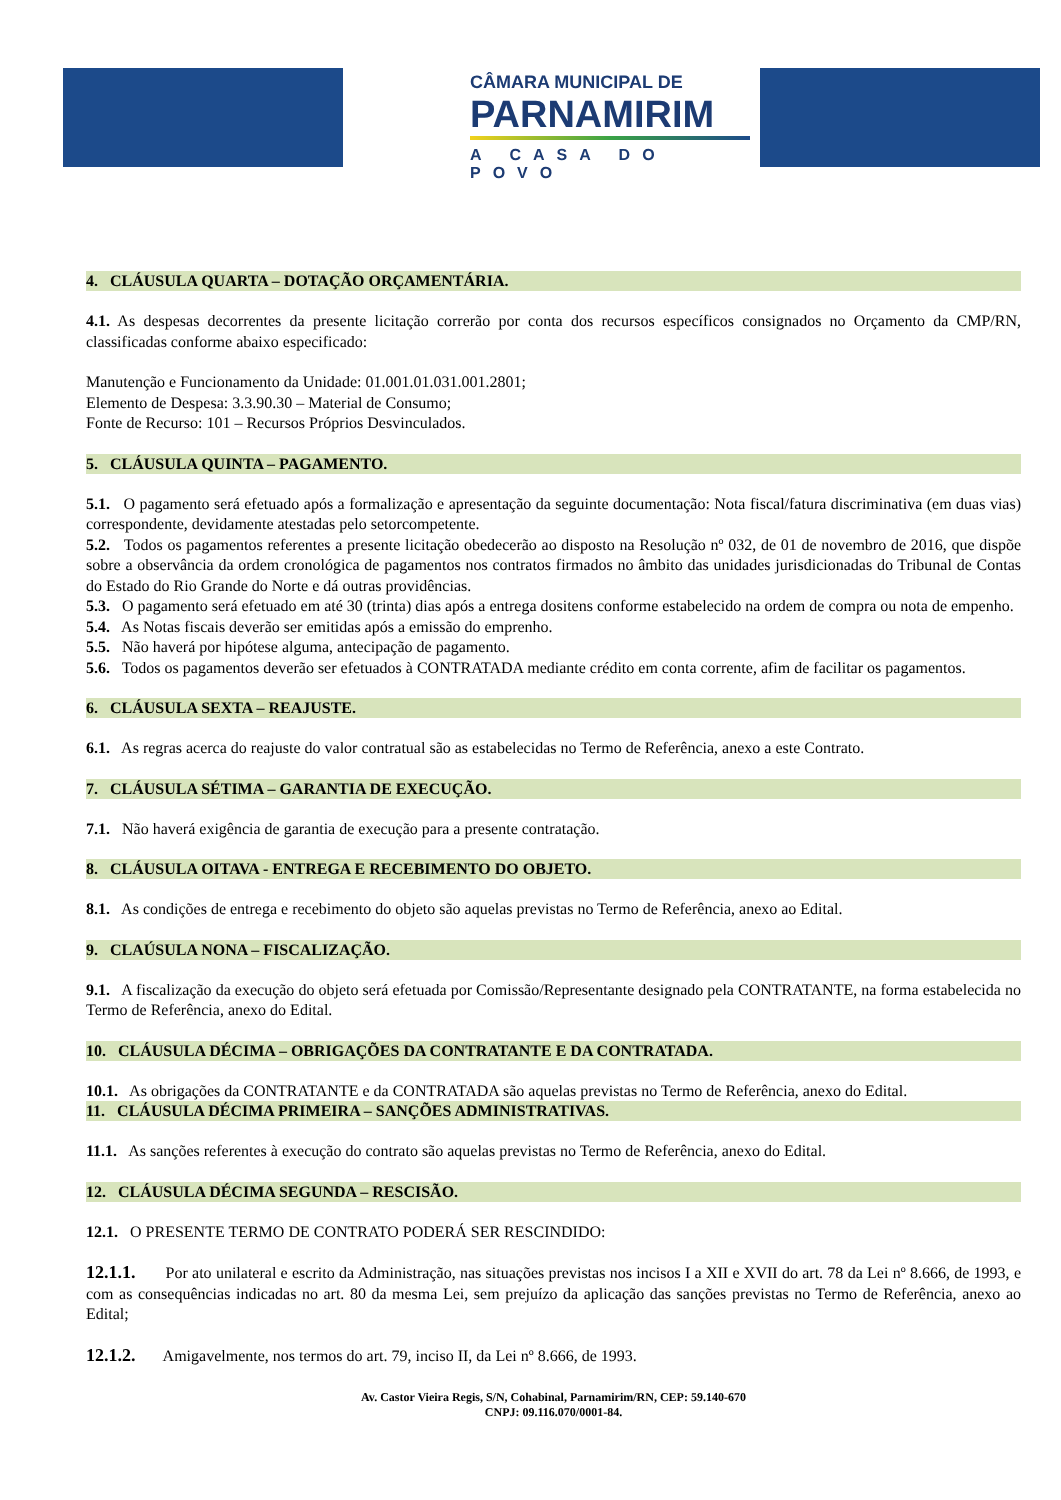CÂMARA MUNICIPAL DE
PARNAMIRIM
A CASA DO POVO
4. CLÁUSULA QUARTA – DOTAÇÃO ORÇAMENTÁRIA.
4.1. As despesas decorrentes da presente licitação correrão por conta dos recursos específicos consignados no Orçamento da CMP/RN, classificadas conforme abaixo especificado:
Manutenção e Funcionamento da Unidade: 01.001.01.031.001.2801;
Elemento de Despesa: 3.3.90.30 – Material de Consumo;
Fonte de Recurso: 101 – Recursos Próprios Desvinculados.
5. CLÁUSULA QUINTA – PAGAMENTO.
5.1. O pagamento será efetuado após a formalização e apresentação da seguinte documentação: Nota fiscal/fatura discriminativa (em duas vias) correspondente, devidamente atestadas pelo setorcompetente.
5.2. Todos os pagamentos referentes a presente licitação obedecerão ao disposto na Resolução nº 032, de 01 de novembro de 2016, que dispõe sobre a observância da ordem cronológica de pagamentos nos contratos firmados no âmbito das unidades jurisdicionadas do Tribunal de Contas do Estado do Rio Grande do Norte e dá outras providências.
5.3. O pagamento será efetuado em até 30 (trinta) dias após a entrega dositens conforme estabelecido na ordem de compra ou nota de empenho.
5.4. As Notas fiscais deverão ser emitidas após a emissão do emprenho.
5.5. Não haverá por hipótese alguma, antecipação de pagamento.
5.6. Todos os pagamentos deverão ser efetuados à CONTRATADA mediante crédito em conta corrente, afim de facilitar os pagamentos.
6. CLÁUSULA SEXTA – REAJUSTE.
6.1. As regras acerca do reajuste do valor contratual são as estabelecidas no Termo de Referência, anexo a este Contrato.
7. CLÁUSULA SÉTIMA – GARANTIA DE EXECUÇÃO.
7.1. Não haverá exigência de garantia de execução para a presente contratação.
8. CLÁUSULA OITAVA - ENTREGA E RECEBIMENTO DO OBJETO.
8.1. As condições de entrega e recebimento do objeto são aquelas previstas no Termo de Referência, anexo ao Edital.
9. CLAÚSULA NONA – FISCALIZAÇÃO.
9.1. A fiscalização da execução do objeto será efetuada por Comissão/Representante designado pela CONTRATANTE, na forma estabelecida no Termo de Referência, anexo do Edital.
10. CLÁUSULA DÉCIMA – OBRIGAÇÕES DA CONTRATANTE E DA CONTRATADA.
10.1. As obrigações da CONTRATANTE e da CONTRATADA são aquelas previstas no Termo de Referência, anexo do Edital.
11. CLÁUSULA DÉCIMA PRIMEIRA – SANÇÕES ADMINISTRATIVAS.
11.1. As sanções referentes à execução do contrato são aquelas previstas no Termo de Referência, anexo do Edital.
12. CLÁUSULA DÉCIMA SEGUNDA – RESCISÃO.
12.1. O PRESENTE TERMO DE CONTRATO PODERÁ SER RESCINDIDO:
12.1.1. Por ato unilateral e escrito da Administração, nas situações previstas nos incisos I a XII e XVII do art. 78 da Lei nº 8.666, de 1993, e com as consequências indicadas no art. 80 da mesma Lei, sem prejuízo da aplicação das sanções previstas no Termo de Referência, anexo ao Edital;
12.1.2. Amigavelmente, nos termos do art. 79, inciso II, da Lei nº 8.666, de 1993.
Av. Castor Vieira Regis, S/N, Cohabinal, Parnamirim/RN, CEP: 59.140-670
CNPJ: 09.116.070/0001-84.